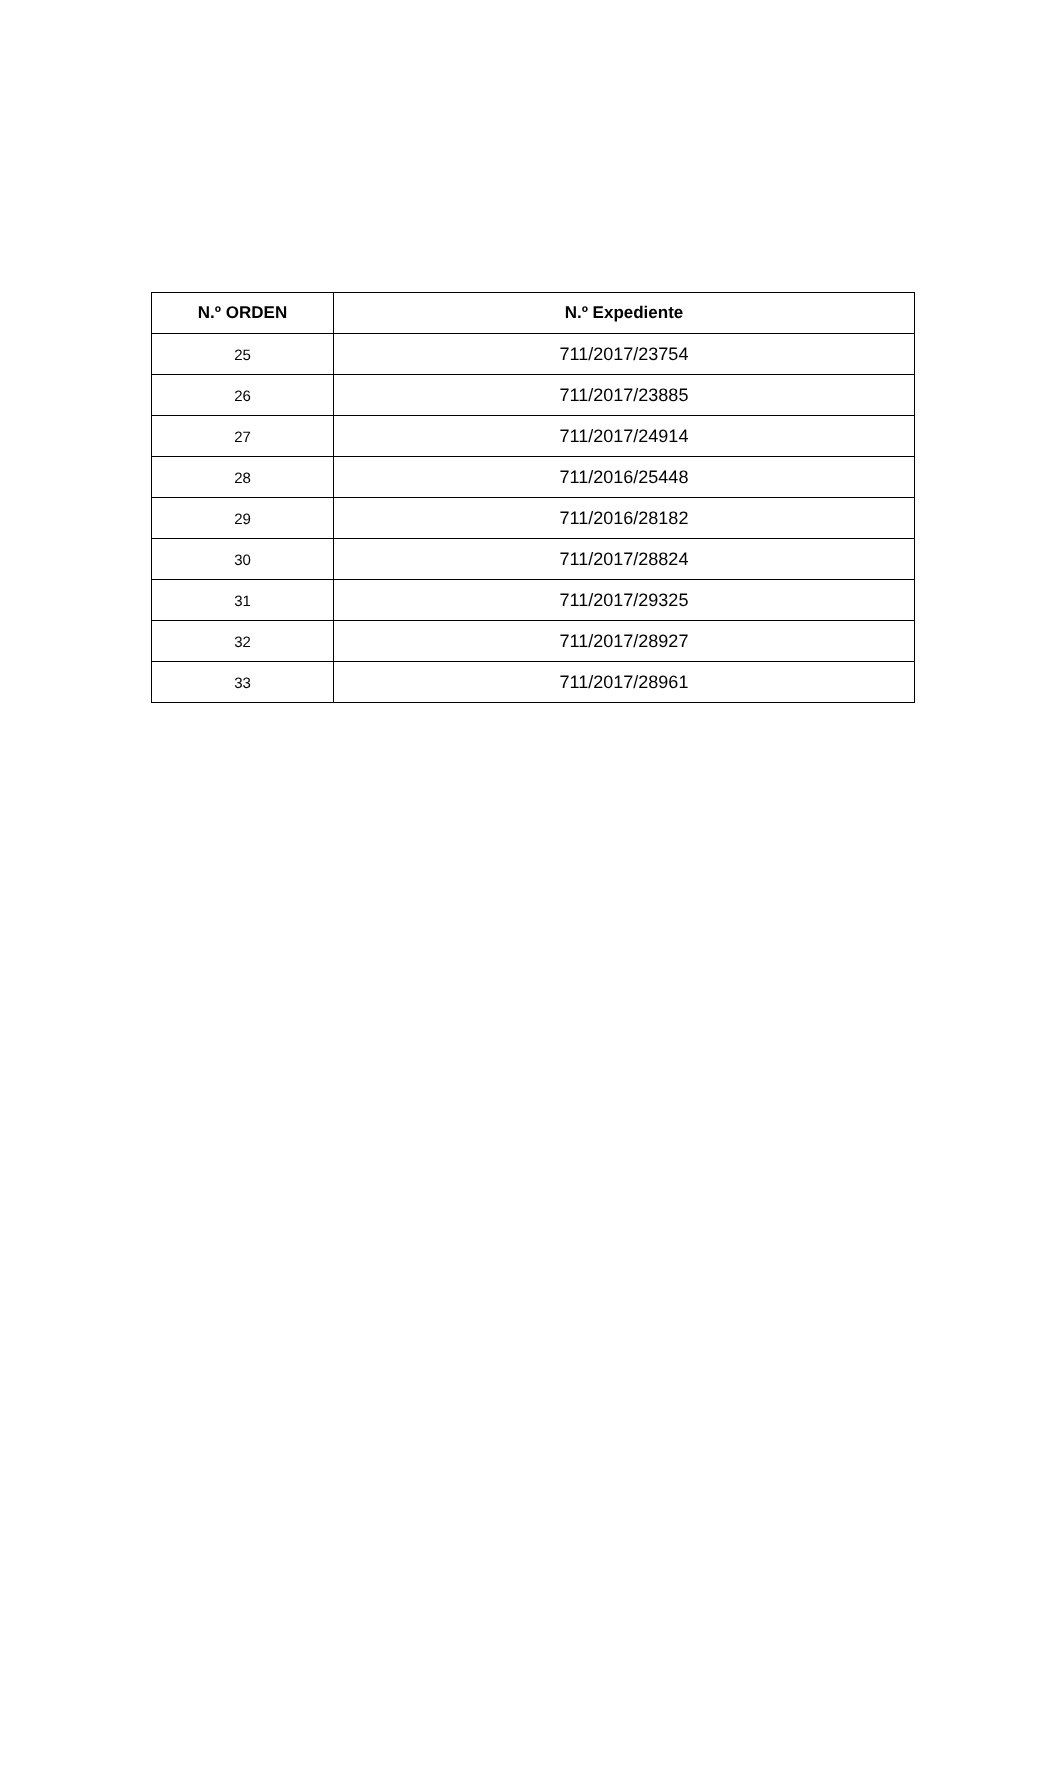| N.º ORDEN | N.º Expediente |
| --- | --- |
| 25 | 711/2017/23754 |
| 26 | 711/2017/23885 |
| 27 | 711/2017/24914 |
| 28 | 711/2016/25448 |
| 29 | 711/2016/28182 |
| 30 | 711/2017/28824 |
| 31 | 711/2017/29325 |
| 32 | 711/2017/28927 |
| 33 | 711/2017/28961 |